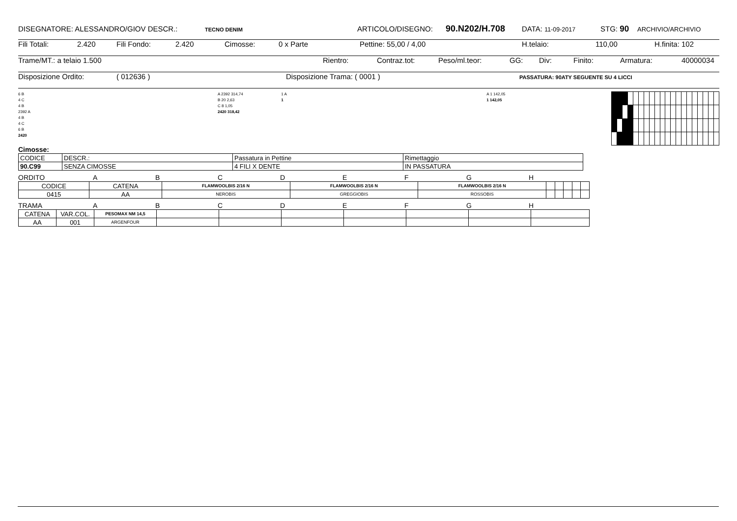DISEGNATORE: ALESSANDRO/GIOV DESCR.: TECNO DENIM ARTICOLO/DISEGNO: 90.N202/H.708 DATA: 11-09-2017 STG: 90 ARCHIVIO/ARCHIVIO
Fili Totali: 2.420 Fili Fondo: 2.420 Cimosse: 0 x Parte Pettine: 55,00 / 4,00 H.telaio: 110,00 H.finita: 102
Trame/MT.: a telaio 1.500 Rientro: Contraz.tot: Peso/ml.teor: GG: Div: Finito: Armatura: 40000034
Disposizione Ordito: ( 012636 ) Disposizione Trama: ( 0001 ) PASSATURA: 90ATY SEGUENTE SU 4 LICCI
6 B
4 C
4 B
2392 A
4 B
4 C
6 B
2420
A 2392 314,74
B 20 2,63
C 8 1,05
2420 318,42
1 A
1
A 1 142,05
1 142,05
Cimosse:
| CODICE | DESCR.: | Passatura in Pettine | Rimettaggio |
| 90.C99 | SENZA CIMOSSE | 4 FILI X DENTE | IN PASSATURA |
ORDITO ABCDEFGH
| CODICE | CATENA | FLAMWOOLBIS 2/16 N | FLAMWOOLBIS 2/16 N | FLAMWOOLBIS 2/16 N | | | | | |
| 0415 | AA | NEROBIS | GREGGIOBIS | ROSSOBIS | | | | | |
TRAMA ABCDEFGH
| CATENA | VAR.COL. | PESOMAX NM 14,5 | | | | | | | |
| AA | 001 | ARGENFOUR | | | | | | | |